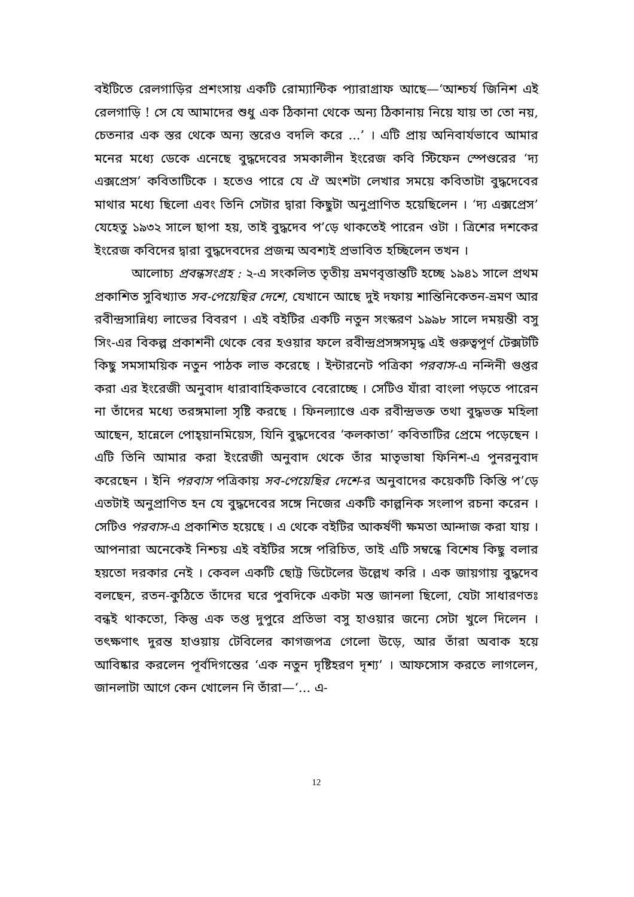বইটিতে রেলগাড়ির প্রশংসায় একটি রোম্যান্টিক প্যারাগ্রাফ আছে—‘আশ্চর্য জিনিশ এই রেলগাড়ি ! সে যে আমাদের শুধু এক ঠিকানা থেকে অন্য ঠিকানায় নিয়ে যায় তা তো নয়, চেতনার এক স্তর থেকে অন্য স্তরেও বদলি করে ...’ । এটি প্রায় অনিবার্যভাবে আমার মনের মধ্যে ডেকে এনেছে বুদ্ধদেবের সমকালীন ইংরেজ কবি স্টিফেন স্পেণ্ডরের ‘দ্য এক্সপ্রেস’ কবিতাটিকে । হতেও পারে যে ঐ অংশটা লেখার সময়ে কবিতাটা বুদ্ধদেবের মাথার মধ্যে ছিলো এবং তিনি সেটার দ্বারা কিছুটা অনুপ্রাণিত হয়েছিলেন । ‘দ্য এক্সপ্রেস’ যেহেতু ১৯৩২ সালে ছাপা হয়, তাই বুদ্ধদেব প’ড়ে থাকতেই পারেন ওটা । ত্রিশের দশকের ইংরেজ কবিদের দ্বারা বুদ্ধদেবদের প্রজন্ম অবশ্যই প্রভাবিত হচ্ছিলেন তখন ।
আলোচ্য প্রবন্ধসংগ্রহ : ২-এ সংকলিত তৃতীয় ভ্রমণবৃত্তান্তটি হচ্ছে ১৯৪১ সালে প্রথম প্রকাশিত সুবিখ্যাত সব-পেয়েছির দেশে, যেখানে আছে দুই দফায় শান্তিনিকেতন-ভ্রমণ আর রবীন্দ্রসান্নিধ্য লাভের বিবরণ । এই বইটির একটি নতুন সংস্করণ ১৯৯৮ সালে দময়ন্তী বসু সিং-এর বিকল্প প্রকাশনী থেকে বের হওয়ার ফলে রবীন্দ্রপ্রসঙ্গসমৃদ্ধ এই গুরুত্বপূর্ণ টেক্সটটি কিছু সমসাময়িক নতুন পাঠক লাভ করেছে । ইন্টারনেট পত্রিকা পরবাস-এ নন্দিনী গুপ্তর করা এর ইংরেজী অনুবাদ ধারাবাহিকভাবে বেরোচ্ছে । সেটিও যাঁরা বাংলা পড়তে পারেন না তাঁদের মধ্যে তরঙ্গমালা সৃষ্টি করছে । ফিনল্যাণ্ডে এক রবীন্দ্রভক্ত তথা বুদ্ধভক্ত মহিলা আছেন, হান্নেলে পোহ্য়ানমিয়েস, যিনি বুদ্ধদেবের ‘কলকাতা’ কবিতাটির প্রেমে পড়েছেন । এটি তিনি আমার করা ইংরেজী অনুবাদ থেকে তাঁর মাতৃভাষা ফিনিশ-এ পুনরনুবাদ করেছেন । ইনি পরবাস পত্রিকায় সব-পেয়েছির দেশে-র অনুবাদের কয়েকটি কিস্তি প’ড়ে এতটাই অনুপ্রাণিত হন যে বুদ্ধদেবের সঙ্গে নিজের একটি কাল্পনিক সংলাপ রচনা করেন । সেটিও পরবাস-এ প্রকাশিত হয়েছে । এ থেকে বইটির আকর্ষণী ক্ষমতা আন্দাজ করা যায় । আপনারা অনেকেই নিশ্চয় এই বইটির সঙ্গে পরিচিত, তাই এটি সম্বন্ধে বিশেষ কিছু বলার হয়তো দরকার নেই । কেবল একটি ছোট্ট ডিটেলের উল্লেখ করি । এক জায়গায় বুদ্ধদেব বলছেন, রতন-কুঠিতে তাঁদের ঘরে পুবদিকে একটা মস্ত জানলা ছিলো, যেটা সাধারণতঃ বন্ধই থাকতো, কিন্তু এক তপ্ত দুপুরে প্রতিভা বসু হাওয়ার জন্যে সেটা খুলে দিলেন । তৎক্ষণাৎ দুরন্ত হাওয়ায় টেবিলের কাগজপত্র গেলো উড়ে, আর তাঁরা অবাক হয়ে আবিষ্কার করলেন পূর্বদিগন্তের ‘এক নতুন দৃষ্টিহরণ দৃশ্য’ । আফসোস করতে লাগলেন, জানলাটা আগে কেন খোলেন নি তাঁরা—‘... এ-
12